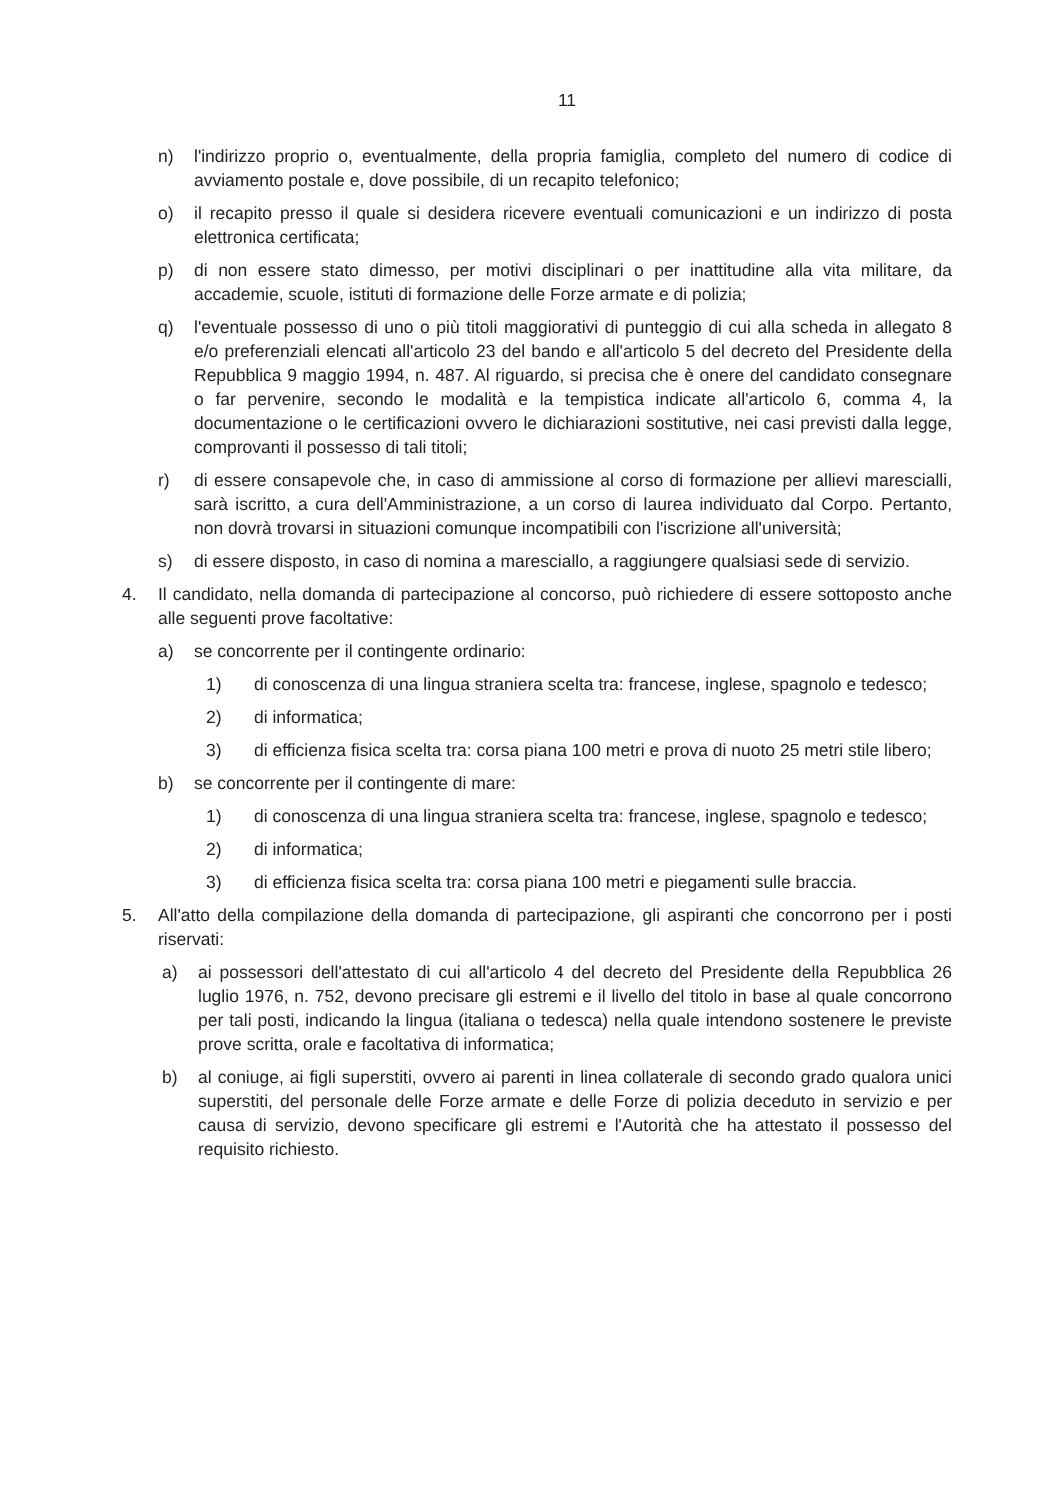11
n) l'indirizzo proprio o, eventualmente, della propria famiglia, completo del numero di codice di avviamento postale e, dove possibile, di un recapito telefonico;
o) il recapito presso il quale si desidera ricevere eventuali comunicazioni e un indirizzo di posta elettronica certificata;
p) di non essere stato dimesso, per motivi disciplinari o per inattitudine alla vita militare, da accademie, scuole, istituti di formazione delle Forze armate e di polizia;
q) l'eventuale possesso di uno o più titoli maggiorativi di punteggio di cui alla scheda in allegato 8 e/o preferenziali elencati all'articolo 23 del bando e all'articolo 5 del decreto del Presidente della Repubblica 9 maggio 1994, n. 487. Al riguardo, si precisa che è onere del candidato consegnare o far pervenire, secondo le modalità e la tempistica indicate all'articolo 6, comma 4, la documentazione o le certificazioni ovvero le dichiarazioni sostitutive, nei casi previsti dalla legge, comprovanti il possesso di tali titoli;
r) di essere consapevole che, in caso di ammissione al corso di formazione per allievi marescialli, sarà iscritto, a cura dell'Amministrazione, a un corso di laurea individuato dal Corpo. Pertanto, non dovrà trovarsi in situazioni comunque incompatibili con l'iscrizione all'università;
s) di essere disposto, in caso di nomina a maresciallo, a raggiungere qualsiasi sede di servizio.
4. Il candidato, nella domanda di partecipazione al concorso, può richiedere di essere sottoposto anche alle seguenti prove facoltative:
a) se concorrente per il contingente ordinario:
1) di conoscenza di una lingua straniera scelta tra: francese, inglese, spagnolo e tedesco;
2) di informatica;
3) di efficienza fisica scelta tra: corsa piana 100 metri e prova di nuoto 25 metri stile libero;
b) se concorrente per il contingente di mare:
1) di conoscenza di una lingua straniera scelta tra: francese, inglese, spagnolo e tedesco;
2) di informatica;
3) di efficienza fisica scelta tra: corsa piana 100 metri e piegamenti sulle braccia.
5. All'atto della compilazione della domanda di partecipazione, gli aspiranti che concorrono per i posti riservati:
a) ai possessori dell'attestato di cui all'articolo 4 del decreto del Presidente della Repubblica 26 luglio 1976, n. 752, devono precisare gli estremi e il livello del titolo in base al quale concorrono per tali posti, indicando la lingua (italiana o tedesca) nella quale intendono sostenere le previste prove scritta, orale e facoltativa di informatica;
b) al coniuge, ai figli superstiti, ovvero ai parenti in linea collaterale di secondo grado qualora unici superstiti, del personale delle Forze armate e delle Forze di polizia deceduto in servizio e per causa di servizio, devono specificare gli estremi e l'Autorità che ha attestato il possesso del requisito richiesto.